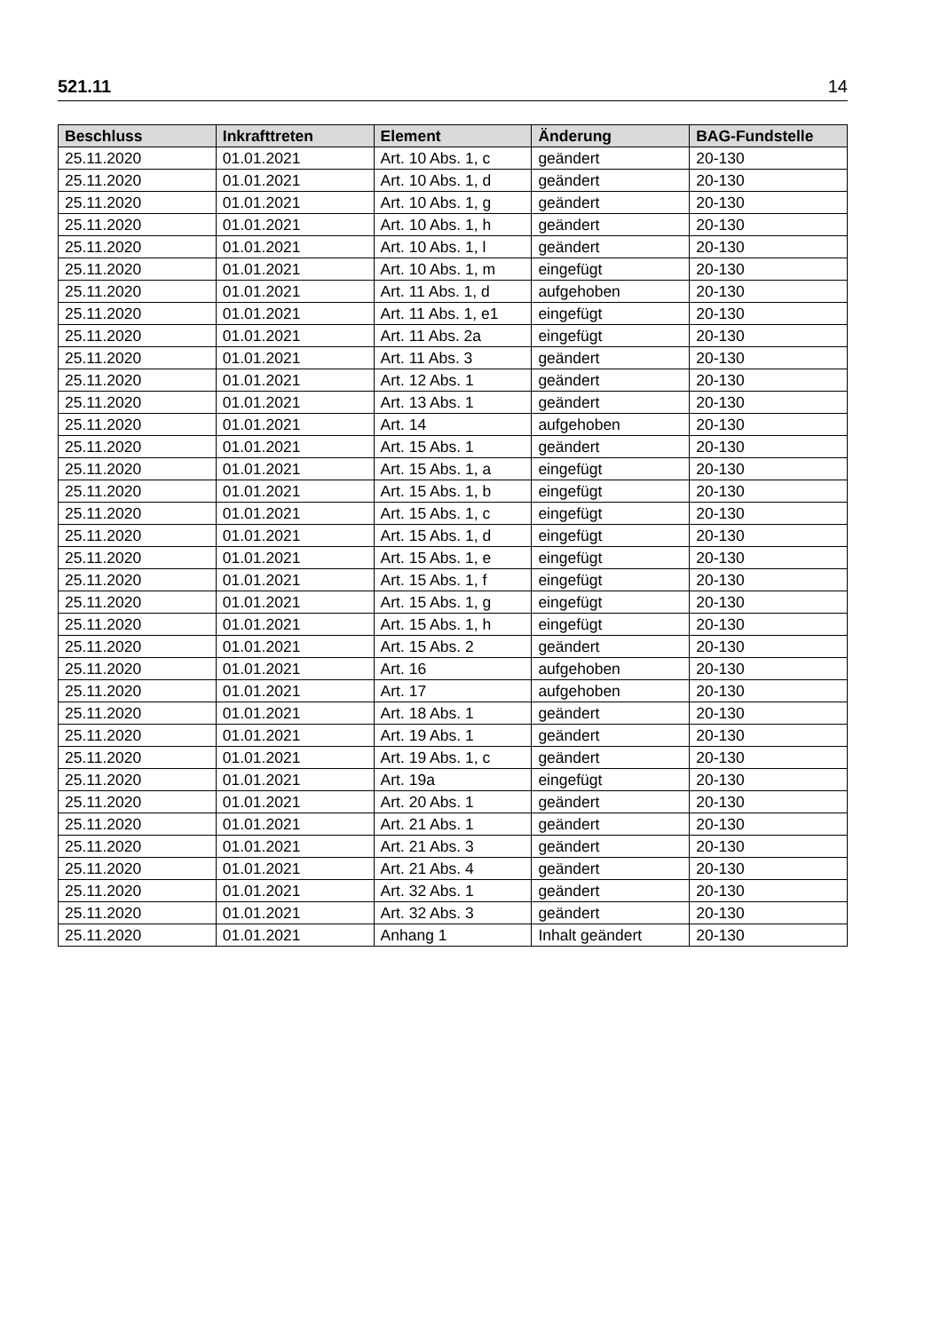521.11 14
| Beschluss | Inkrafttreten | Element | Änderung | BAG-Fundstelle |
| --- | --- | --- | --- | --- |
| 25.11.2020 | 01.01.2021 | Art. 10 Abs. 1, c | geändert | 20-130 |
| 25.11.2020 | 01.01.2021 | Art. 10 Abs. 1, d | geändert | 20-130 |
| 25.11.2020 | 01.01.2021 | Art. 10 Abs. 1, g | geändert | 20-130 |
| 25.11.2020 | 01.01.2021 | Art. 10 Abs. 1, h | geändert | 20-130 |
| 25.11.2020 | 01.01.2021 | Art. 10 Abs. 1, l | geändert | 20-130 |
| 25.11.2020 | 01.01.2021 | Art. 10 Abs. 1, m | eingefügt | 20-130 |
| 25.11.2020 | 01.01.2021 | Art. 11 Abs. 1, d | aufgehoben | 20-130 |
| 25.11.2020 | 01.01.2021 | Art. 11 Abs. 1, e1 | eingefügt | 20-130 |
| 25.11.2020 | 01.01.2021 | Art. 11 Abs. 2a | eingefügt | 20-130 |
| 25.11.2020 | 01.01.2021 | Art. 11 Abs. 3 | geändert | 20-130 |
| 25.11.2020 | 01.01.2021 | Art. 12 Abs. 1 | geändert | 20-130 |
| 25.11.2020 | 01.01.2021 | Art. 13 Abs. 1 | geändert | 20-130 |
| 25.11.2020 | 01.01.2021 | Art. 14 | aufgehoben | 20-130 |
| 25.11.2020 | 01.01.2021 | Art. 15 Abs. 1 | geändert | 20-130 |
| 25.11.2020 | 01.01.2021 | Art. 15 Abs. 1, a | eingefügt | 20-130 |
| 25.11.2020 | 01.01.2021 | Art. 15 Abs. 1, b | eingefügt | 20-130 |
| 25.11.2020 | 01.01.2021 | Art. 15 Abs. 1, c | eingefügt | 20-130 |
| 25.11.2020 | 01.01.2021 | Art. 15 Abs. 1, d | eingefügt | 20-130 |
| 25.11.2020 | 01.01.2021 | Art. 15 Abs. 1, e | eingefügt | 20-130 |
| 25.11.2020 | 01.01.2021 | Art. 15 Abs. 1, f | eingefügt | 20-130 |
| 25.11.2020 | 01.01.2021 | Art. 15 Abs. 1, g | eingefügt | 20-130 |
| 25.11.2020 | 01.01.2021 | Art. 15 Abs. 1, h | eingefügt | 20-130 |
| 25.11.2020 | 01.01.2021 | Art. 15 Abs. 2 | geändert | 20-130 |
| 25.11.2020 | 01.01.2021 | Art. 16 | aufgehoben | 20-130 |
| 25.11.2020 | 01.01.2021 | Art. 17 | aufgehoben | 20-130 |
| 25.11.2020 | 01.01.2021 | Art. 18 Abs. 1 | geändert | 20-130 |
| 25.11.2020 | 01.01.2021 | Art. 19 Abs. 1 | geändert | 20-130 |
| 25.11.2020 | 01.01.2021 | Art. 19 Abs. 1, c | geändert | 20-130 |
| 25.11.2020 | 01.01.2021 | Art. 19a | eingefügt | 20-130 |
| 25.11.2020 | 01.01.2021 | Art. 20 Abs. 1 | geändert | 20-130 |
| 25.11.2020 | 01.01.2021 | Art. 21 Abs. 1 | geändert | 20-130 |
| 25.11.2020 | 01.01.2021 | Art. 21 Abs. 3 | geändert | 20-130 |
| 25.11.2020 | 01.01.2021 | Art. 21 Abs. 4 | geändert | 20-130 |
| 25.11.2020 | 01.01.2021 | Art. 32 Abs. 1 | geändert | 20-130 |
| 25.11.2020 | 01.01.2021 | Art. 32 Abs. 3 | geändert | 20-130 |
| 25.11.2020 | 01.01.2021 | Anhang 1 | Inhalt geändert | 20-130 |